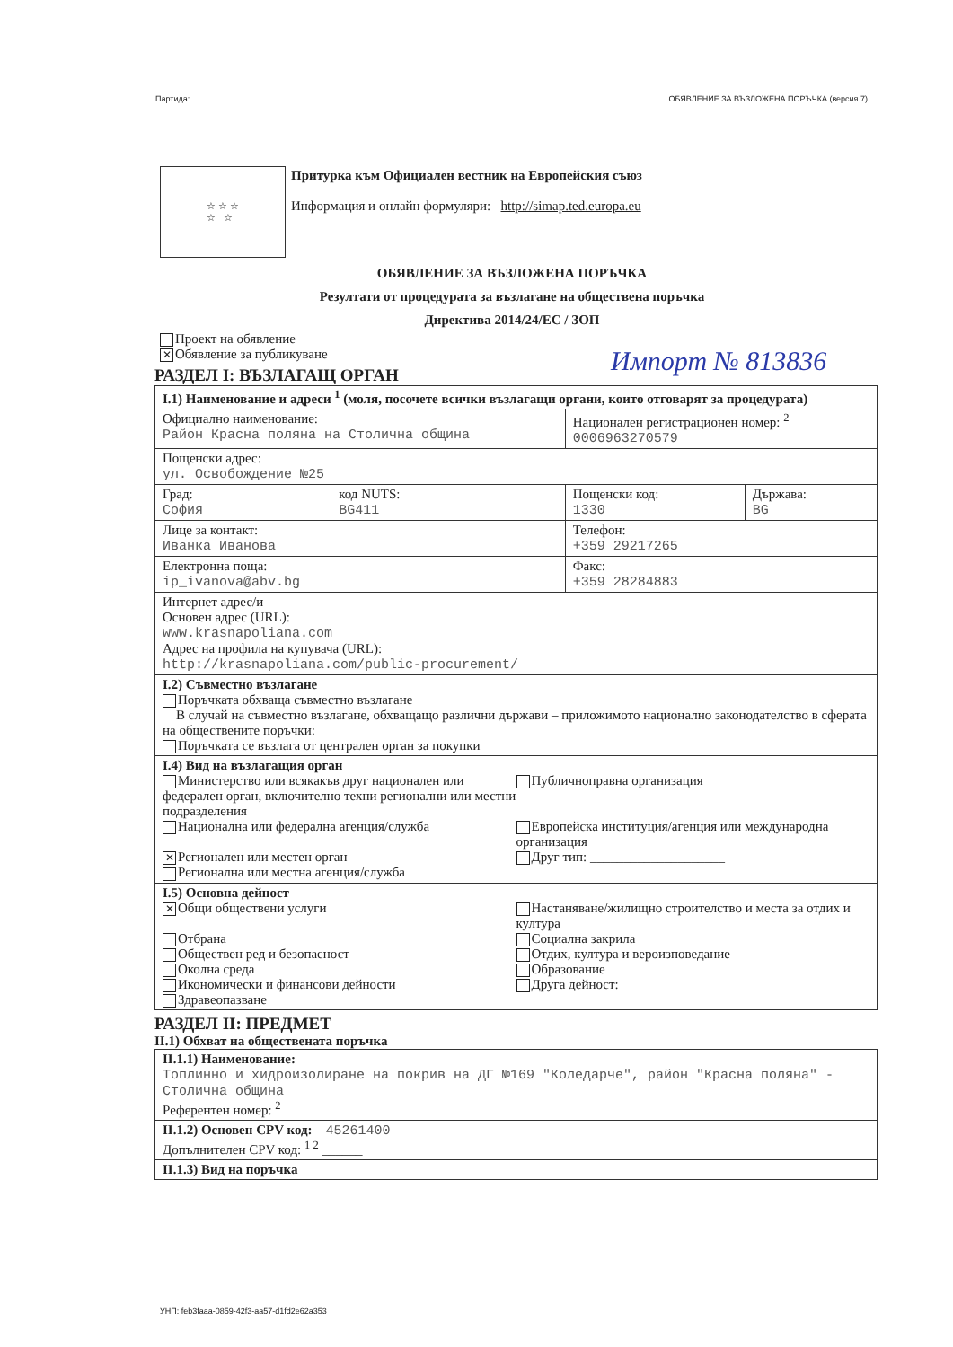Партида: ОБЯВЛЕНИЕ ЗА ВЪЗЛОЖЕНА ПОРЪЧКА (версия 7)
☆ ☆ ☆
☆ ☆
Притурка към Официален вестник на Европейския съюз
Информация и онлайн формуляри: http://simap.ted.europa.eu
ОБЯВЛЕНИЕ ЗА ВЪЗЛОЖЕНА ПОРЪЧКА
Резултати от процедурата за възлагане на обществена поръчка
Директива 2014/24/ЕС / ЗОП
Проект на обявление
✕ Обявление за публикуване
Импорт № 813836
РАЗДЕЛ I: ВЪЗЛАГАЩ ОРГАН
| I.1) Наименование и адреси <sup>1</sup> (моля, посочете всички възлагащи органи, които отговарят за процедурата) | | | |
| Официално наименование: Район Красна поляна на Столична община | | Национален регистрационен номер: <sup>2</sup> 0006963270579 | |
| Пощенски адрес: ул. Освобождение №25 | | | |
| Град: София | код NUTS: BG411 | Пощенски код: 1330 | Държава: BG |
| Лице за контакт: Иванка Иванова | | Телефон: +359 29217265 | |
| Електронна поща: ip_ivanova@abv.bg | | Факс: +359 28284883 | |
| Интернет адрес/и Основен адрес (URL): www.krasnapoliana.com Адрес на профила на купувача (URL): http://krasnapoliana.com/public-procurement/ | | | |
| I.2) Съвместно възлагане Поръчката обхваща съвместно възлагане В случай на съвместно възлагане, обхващащо различни държави – приложимото национално законодателство в сферата на обществените поръчки: Поръчката се възлага от централен орган за покупки | | | |
| I.4) Вид на възлагащия орган Министерство или всякакъв друг национален или федерален орган, включително техни регионални или местни подразделения Национална или федерална агенция/служба ✕ Регионален или местен орган Регионална или местна агенция/служба Публичноправна организация Европейска институция/агенция или международна организация Друг тип: ____________________ | | | |
| I.5) Основна дейност ✕ Общи обществени услуги Отбрана Обществен ред и безопасност Околна среда Икономически и финансови дейности Здравеопазване Настаняване/жилищно строителство и места за отдих и култура Социална закрила Отдих, култура и вероизповедание Образование Друга дейност: ____________________ | | | |
РАЗДЕЛ II: ПРЕДМЕТ
II.1) Обхват на обществената поръчка
| II.1.1) Наименование: Топлинно и хидроизолиране на покрив на ДГ №169 "Коледарче", район "Красна поляна" - Столична община Референтен номер: <sup>2</sup> |
| II.1.2) Основен CPV код: 45261400 Допълнителен CPV код: <sup>1 2</sup> ______ |
| II.1.3) Вид на поръчка |
УНП: feb3faaa-0859-42f3-aa57-d1fd2e62a353